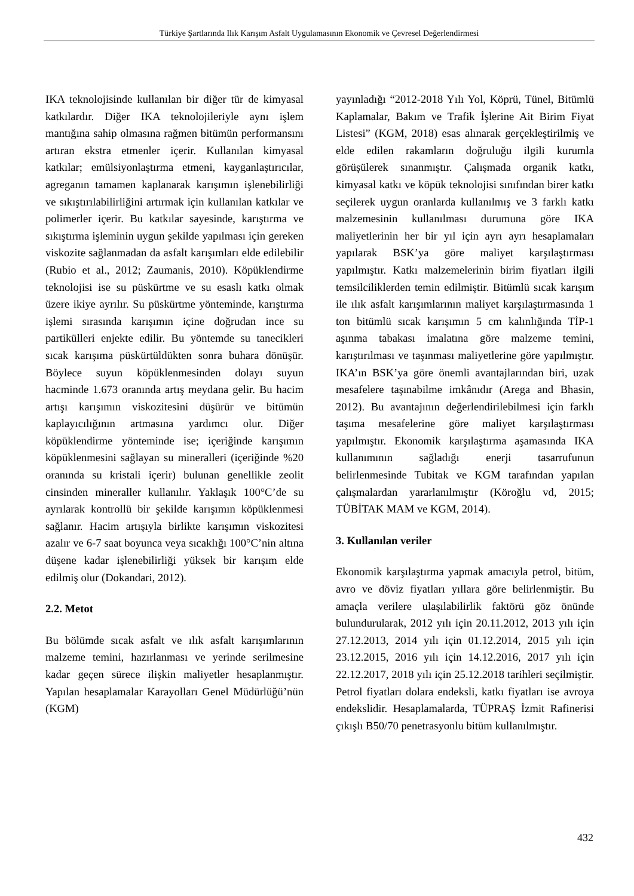Türkiye Şartlarında Ilık Karışım Asfalt Uygulamasının Ekonomik ve Çevresel Değerlendirmesi
IKA teknolojisinde kullanılan bir diğer tür de kimyasal katkılardır. Diğer IKA teknolojileriyle aynı işlem mantığına sahip olmasına rağmen bitümün performansını artıran ekstra etmenler içerir. Kullanılan kimyasal katkılar; emülsiyonlaştırma etmeni, kayganlaştırıcılar, agreganın tamamen kaplanarak karışımın işlenebilirliği ve sıkıştırılabilirliğini artırmak için kullanılan katkılar ve polimerler içerir. Bu katkılar sayesinde, karıştırma ve sıkıştırma işleminin uygun şekilde yapılması için gereken viskozite sağlanmadan da asfalt karışımları elde edilebilir (Rubio et al., 2012; Zaumanis, 2010). Köpüklendirme teknolojisi ise su püskürtme ve su esaslı katkı olmak üzere ikiye ayrılır. Su püskürtme yönteminde, karıştırma işlemi sırasında karışımın içine doğrudan ince su partikülleri enjekte edilir. Bu yöntemde su tanecikleri sıcak karışıma püskürtüldükten sonra buhara dönüşür. Böylece suyun köpüklenmesinden dolayı suyun hacminde 1.673 oranında artış meydana gelir. Bu hacim artışı karışımın viskozitesini düşürür ve bitümün kaplayıcılığının artmasına yardımcı olur. Diğer köpüklendirme yönteminde ise; içeriğinde karışımın köpüklenmesini sağlayan su mineralleri (içeriğinde %20 oranında su kristali içerir) bulunan genellikle zeolit cinsinden mineraller kullanılır. Yaklaşık 100°C’de su ayrılarak kontrollü bir şekilde karışımın köpüklenmesi sağlanır. Hacim artışıyla birlikte karışımın viskozitesi azalır ve 6-7 saat boyunca veya sıcaklığı 100°C’nin altına düşene kadar işlenebilirliği yüksek bir karışım elde edilmiş olur (Dokandari, 2012).
2.2. Metot
Bu bölümde sıcak asfalt ve ılık asfalt karışımlarının malzeme temini, hazırlanması ve yerinde serilmesine kadar geçen sürece ilişkin maliyetler hesaplanmıştır. Yapılan hesaplamalar Karayolları Genel Müdürlüğü’nün (KGM)
yayınladığı “2012-2018 Yılı Yol, Köprü, Tünel, Bitümlü Kaplamalar, Bakım ve Trafik İşlerine Ait Birim Fiyat Listesi” (KGM, 2018) esas alınarak gerçekleştirilmiş ve elde edilen rakamların doğruluğu ilgili kurumla görüşülerek sınanmıştır. Çalışmada organik katkı, kimyasal katkı ve köpük teknolojisi sınıfından birer katkı seçilerek uygun oranlarda kullanılmış ve 3 farklı katkı malzemesinin kullanılması durumuna göre IKA maliyetlerinin her bir yıl için ayrı ayrı hesaplamaları yapılarak BSK’ya göre maliyet karşılaştırması yapılmıştır. Katkı malzemelerinin birim fiyatları ilgili temsilciliklerden temin edilmiştir. Bitümlü sıcak karışım ile ılık asfalt karışımlarının maliyet karşılaştırmasında 1 ton bitümlü sıcak karışımın 5 cm kalınlığında TİP-1 aşınma tabakası imalatına göre malzeme temini, karıştırılması ve taşınması maliyetlerine göre yapılmıştır. IKA’ın BSK’ya göre önemli avantajlarından biri, uzak mesafelere taşınabilme imkânıdır (Arega and Bhasin, 2012). Bu avantajının değerlendirilebilmesi için farklı taşıma mesafelerine göre maliyet karşılaştırması yapılmıştır. Ekonomik karşılaştırma aşamasında IKA kullanımının sağladığı enerji tasarrufunun belirlenmesinde Tubitak ve KGM tarafından yapılan çalışmalardan yararlanılmıştır (Köroğlu vd, 2015; TÜBİTAK MAM ve KGM, 2014).
3. Kullanılan veriler
Ekonomik karşılaştırma yapmak amacıyla petrol, bitüm, avro ve döviz fiyatları yıllara göre belirlenmiştir. Bu amaçla verilere ulaşılabilirlik faktörü göz önünde bulundurularak, 2012 yılı için 20.11.2012, 2013 yılı için 27.12.2013, 2014 yılı için 01.12.2014, 2015 yılı için 23.12.2015, 2016 yılı için 14.12.2016, 2017 yılı için 22.12.2017, 2018 yılı için 25.12.2018 tarihleri seçilmiştir. Petrol fiyatları dolara endeksli, katkı fiyatları ise avroya endekslidir. Hesaplamalarda, TÜPRAŞ İzmit Rafinerisi çıkışlı B50/70 penetrasyonlu bitüm kullanılmıştır.
432